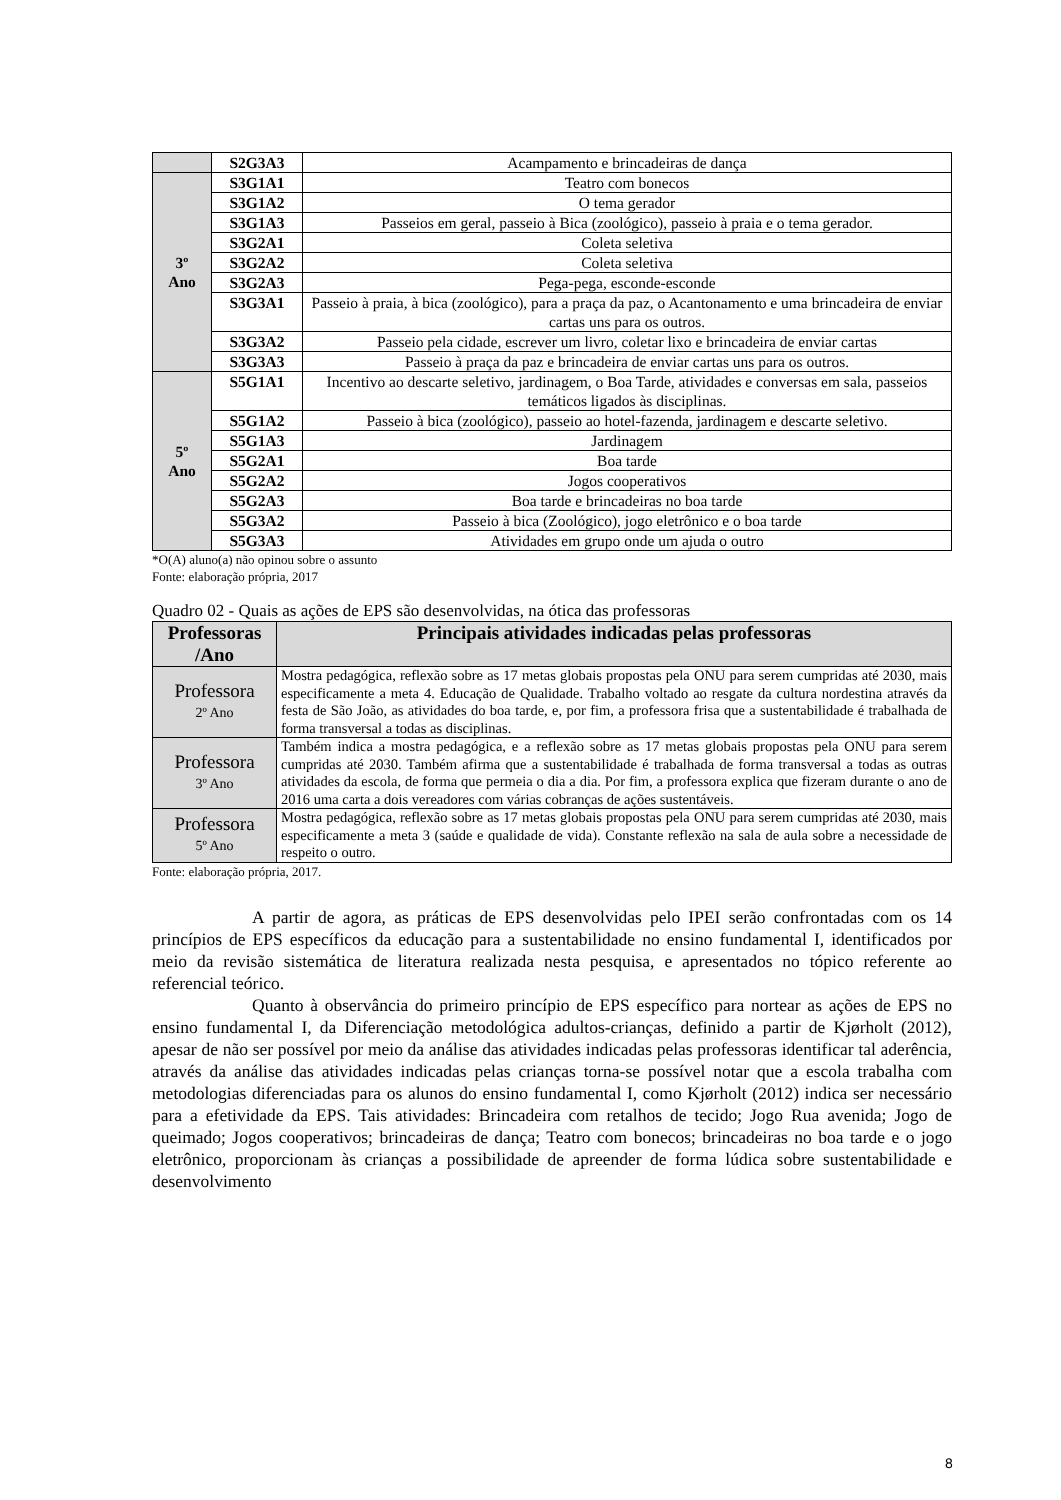| | S2G3A3 | Acampamento e brincadeiras de dança |
| 3º Ano | S3G1A1 | Teatro com bonecos |
| | S3G1A2 | O tema gerador |
| | S3G1A3 | Passeios em geral, passeio à Bica (zoológico), passeio à praia e o tema gerador. |
| | S3G2A1 | Coleta seletiva |
| | S3G2A2 | Coleta seletiva |
| | S3G2A3 | Pega-pega, esconde-esconde |
| | S3G3A1 | Passeio à praia, à bica (zoológico), para a praça da paz, o Acantonamento e uma brincadeira de enviar cartas uns para os outros. |
| | S3G3A2 | Passeio pela cidade, escrever um livro, coletar lixo e brincadeira de enviar cartas |
| | S3G3A3 | Passeio à praça da paz e brincadeira de enviar cartas uns para os outros. |
| 5º Ano | S5G1A1 | Incentivo ao descarte seletivo, jardinagem, o Boa Tarde, atividades e conversas em sala, passeios temáticos ligados às disciplinas. |
| | S5G1A2 | Passeio à bica (zoológico), passeio ao hotel-fazenda, jardinagem e descarte seletivo. |
| | S5G1A3 | Jardinagem |
| | S5G2A1 | Boa tarde |
| | S5G2A2 | Jogos cooperativos |
| | S5G2A3 | Boa tarde e brincadeiras no boa tarde |
| | S5G3A2 | Passeio à bica (Zoológico), jogo eletrônico e o boa tarde |
| | S5G3A3 | Atividades em grupo onde um ajuda o outro |
*O(A) aluno(a) não opinou sobre o assunto
Fonte: elaboração própria, 2017
Quadro 02 - Quais as ações de EPS são desenvolvidas, na ótica das professoras
| Professoras /Ano | Principais atividades indicadas pelas professoras |
| --- | --- |
| Professora 2º Ano | Mostra pedagógica, reflexão sobre as 17 metas globais propostas pela ONU para serem cumpridas até 2030, mais especificamente a meta 4. Educação de Qualidade. Trabalho voltado ao resgate da cultura nordestina através da festa de São João, as atividades do boa tarde, e, por fim, a professora frisa que a sustentabilidade é trabalhada de forma transversal a todas as disciplinas. |
| Professora 3º Ano | Também indica a mostra pedagógica, e a reflexão sobre as 17 metas globais propostas pela ONU para serem cumpridas até 2030. Também afirma que a sustentabilidade é trabalhada de forma transversal a todas as outras atividades da escola, de forma que permeia o dia a dia. Por fim, a professora explica que fizeram durante o ano de 2016 uma carta a dois vereadores com várias cobranças de ações sustentáveis. |
| Professora 5º Ano | Mostra pedagógica, reflexão sobre as 17 metas globais propostas pela ONU para serem cumpridas até 2030, mais especificamente a meta 3 (saúde e qualidade de vida). Constante reflexão na sala de aula sobre a necessidade de respeito o outro. |
Fonte: elaboração própria, 2017.
A partir de agora, as práticas de EPS desenvolvidas pelo IPEI serão confrontadas com os 14 princípios de EPS específicos da educação para a sustentabilidade no ensino fundamental I, identificados por meio da revisão sistemática de literatura realizada nesta pesquisa, e apresentados no tópico referente ao referencial teórico.
Quanto à observância do primeiro princípio de EPS específico para nortear as ações de EPS no ensino fundamental I, da Diferenciação metodológica adultos-crianças, definido a partir de Kjørholt (2012), apesar de não ser possível por meio da análise das atividades indicadas pelas professoras identificar tal aderência, através da análise das atividades indicadas pelas crianças torna-se possível notar que a escola trabalha com metodologias diferenciadas para os alunos do ensino fundamental I, como Kjørholt (2012) indica ser necessário para a efetividade da EPS. Tais atividades: Brincadeira com retalhos de tecido; Jogo Rua avenida; Jogo de queimado; Jogos cooperativos; brincadeiras de dança; Teatro com bonecos; brincadeiras no boa tarde e o jogo eletrônico, proporcionam às crianças a possibilidade de apreender de forma lúdica sobre sustentabilidade e desenvolvimento
8